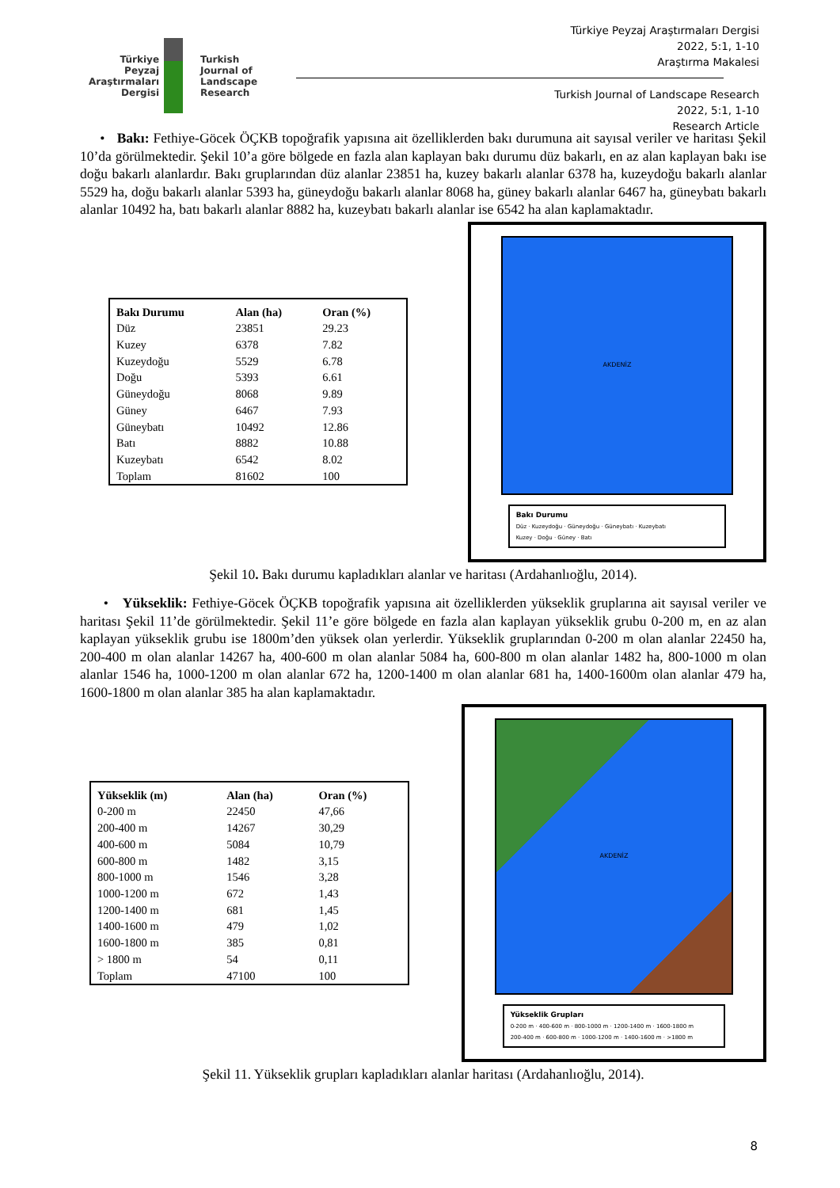Türkiye
Peyzaj
Araştırmaları
Dergisi
Turkish
Journal of
Landscape
Research
Türkiye Peyzaj Araştırmaları Dergisi
2022, 5:1, 1-10
Araştırma Makalesi
Turkish Journal of Landscape Research
2022, 5:1, 1-10
Research Article
• Bakı: Fethiye-Göcek ÖÇKB topoğrafik yapısına ait özelliklerden bakı durumuna ait sayısal veriler ve haritası Şekil 10’da görülmektedir. Şekil 10’a göre bölgede en fazla alan kaplayan bakı durumu düz bakarlı, en az alan kaplayan bakı ise doğu bakarlı alanlardır. Bakı gruplarından düz alanlar 23851 ha, kuzey bakarlı alanlar 6378 ha, kuzeydoğu bakarlı alanlar 5529 ha, doğu bakarlı alanlar 5393 ha, güneydoğu bakarlı alanlar 8068 ha, güney bakarlı alanlar 6467 ha, güneybatı bakarlı alanlar 10492 ha, batı bakarlı alanlar 8882 ha, kuzeybatı bakarlı alanlar ise 6542 ha alan kaplamaktadır.
| Bakı Durumu | Alan (ha) | Oran (%) |
| --- | --- | --- |
| Düz | 23851 | 29.23 |
| Kuzey | 6378 | 7.82 |
| Kuzeydoğu | 5529 | 6.78 |
| Doğu | 5393 | 6.61 |
| Güneydoğu | 8068 | 9.89 |
| Güney | 6467 | 7.93 |
| Güneybatı | 10492 | 12.86 |
| Batı | 8882 | 10.88 |
| Kuzeybatı | 6542 | 8.02 |
| Toplam | 81602 | 100 |
AKDENİZ
Bakı Durumu
Düz · Kuzeydoğu · Güneydoğu · Güneybatı · Kuzeybatı
Kuzey · Doğu · Güney · Batı
Şekil 10. Bakı durumu kapladıkları alanlar ve haritası (Ardahanlıoğlu, 2014).
• Yükseklik: Fethiye-Göcek ÖÇKB topoğrafik yapısına ait özelliklerden yükseklik gruplarına ait sayısal veriler ve haritası Şekil 11’de görülmektedir. Şekil 11’e göre bölgede en fazla alan kaplayan yükseklik grubu 0-200 m, en az alan kaplayan yükseklik grubu ise 1800m’den yüksek olan yerlerdir. Yükseklik gruplarından 0-200 m olan alanlar 22450 ha, 200-400 m olan alanlar 14267 ha, 400-600 m olan alanlar 5084 ha, 600-800 m olan alanlar 1482 ha, 800-1000 m olan alanlar 1546 ha, 1000-1200 m olan alanlar 672 ha, 1200-1400 m olan alanlar 681 ha, 1400-1600m olan alanlar 479 ha, 1600-1800 m olan alanlar 385 ha alan kaplamaktadır.
| Yükseklik (m) | Alan (ha) | Oran (%) |
| --- | --- | --- |
| 0-200 m | 22450 | 47,66 |
| 200-400 m | 14267 | 30,29 |
| 400-600 m | 5084 | 10,79 |
| 600-800 m | 1482 | 3,15 |
| 800-1000 m | 1546 | 3,28 |
| 1000-1200 m | 672 | 1,43 |
| 1200-1400 m | 681 | 1,45 |
| 1400-1600 m | 479 | 1,02 |
| 1600-1800 m | 385 | 0,81 |
| > 1800 m | 54 | 0,11 |
| Toplam | 47100 | 100 |
AKDENİZ
Yükseklik Grupları
0-200 m · 400-600 m · 800-1000 m · 1200-1400 m · 1600-1800 m
200-400 m · 600-800 m · 1000-1200 m · 1400-1600 m · >1800 m
Şekil 11. Yükseklik grupları kapladıkları alanlar haritası (Ardahanlıoğlu, 2014).
8